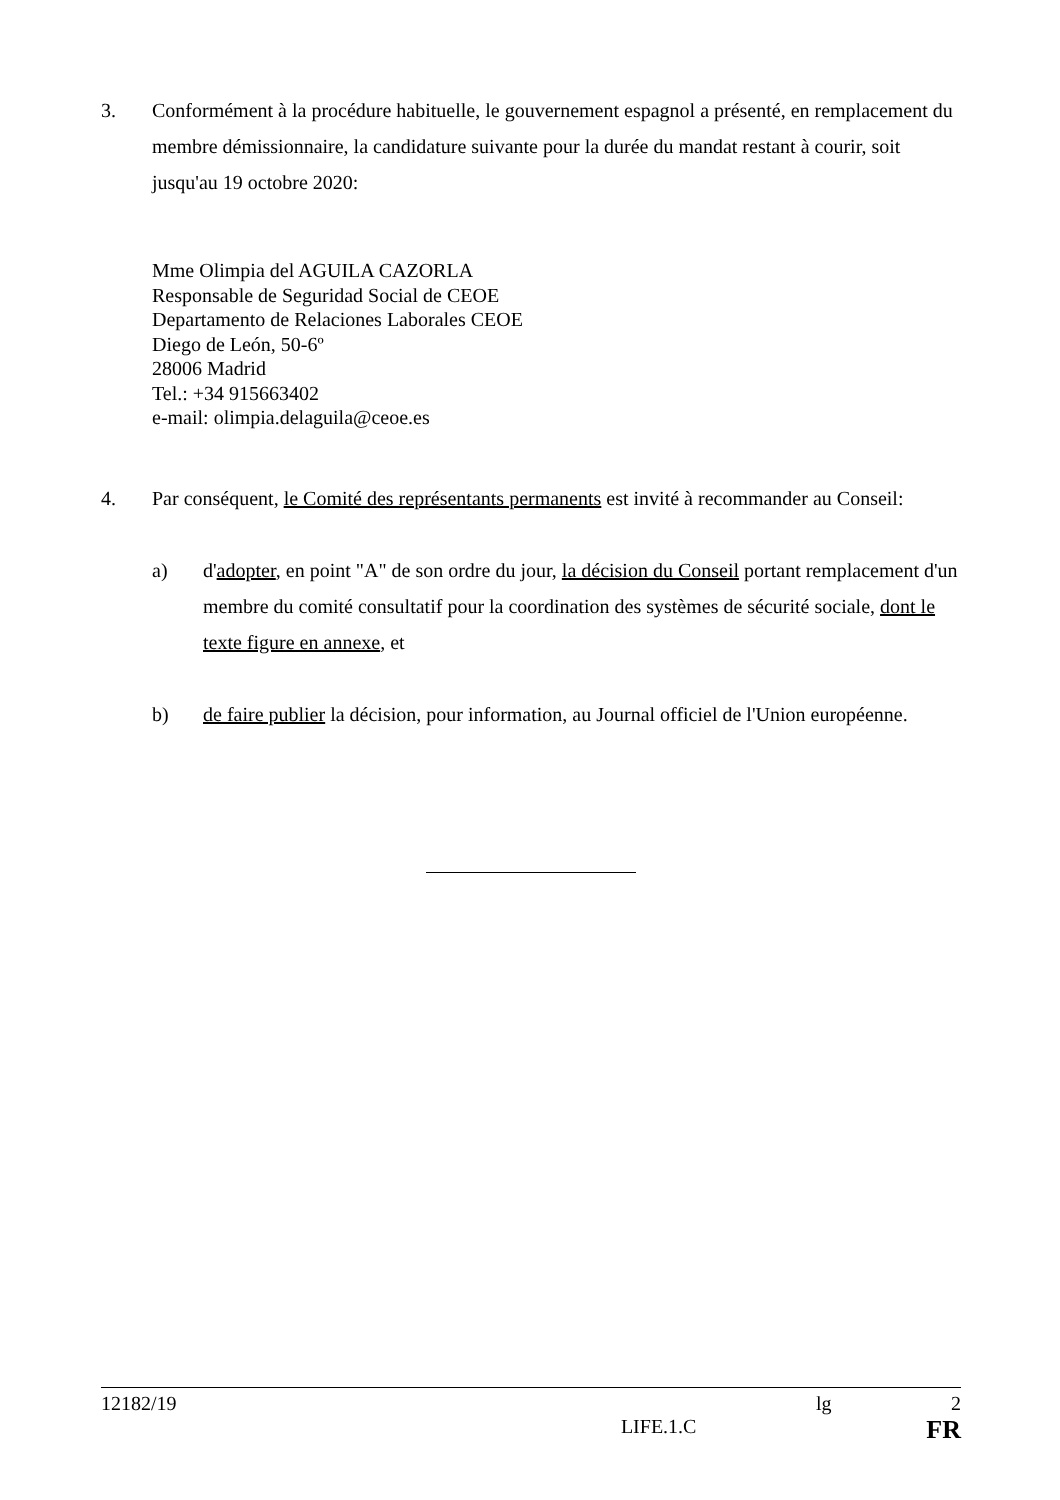3. Conformément à la procédure habituelle, le gouvernement espagnol a présenté, en remplacement du membre démissionnaire, la candidature suivante pour la durée du mandat restant à courir, soit jusqu'au 19 octobre 2020:
Mme Olimpia del AGUILA CAZORLA
Responsable de Seguridad Social de CEOE
Departamento de Relaciones Laborales CEOE
Diego de León, 50-6º
28006 Madrid
Tel.: +34 915663402
e-mail: olimpia.delaguila@ceoe.es
4. Par conséquent, le Comité des représentants permanents est invité à recommander au Conseil:
a) d'adopter, en point "A" de son ordre du jour, la décision du Conseil portant remplacement d'un membre du comité consultatif pour la coordination des systèmes de sécurité sociale, dont le texte figure en annexe, et
b) de faire publier la décision, pour information, au Journal officiel de l'Union européenne.
12182/19 lg 2
LIFE.1.C FR